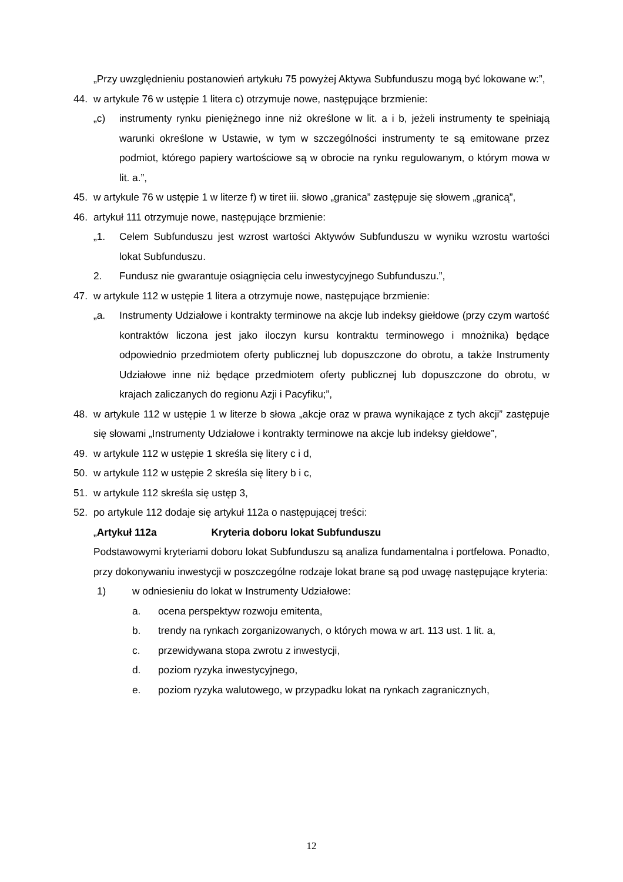„Przy uwzględnieniu postanowień artykułu 75 powyżej Aktywa Subfunduszu mogą być lokowane w:”,
44. w artykule 76 w ustępie 1 litera c) otrzymuje nowe, następujące brzmienie:
„c) instrumenty rynku pieniężnego inne niż określone w lit. a i b, jeżeli instrumenty te spełniają warunki określone w Ustawie, w tym w szczególności instrumenty te są emitowane przez podmiot, którego papiery wartościowe są w obrocie na rynku regulowanym, o którym mowa w lit. a.”,
45. w artykule 76 w ustępie 1 w literze f) w tiret iii. słowo „granica” zastępuje się słowem „granicą”,
46. artykuł 111 otrzymuje nowe, następujące brzmienie:
„1. Celem Subfunduszu jest wzrost wartości Aktywów Subfunduszu w wyniku wzrostu wartości lokat Subfunduszu.
2. Fundusz nie gwarantuje osiągnięcia celu inwestycyjnego Subfunduszu.”,
47. w artykule 112 w ustępie 1 litera a otrzymuje nowe, następujące brzmienie:
„a. Instrumenty Udziałowe i kontrakty terminowe na akcje lub indeksy giełdowe (przy czym wartość kontraktów liczona jest jako iloczyn kursu kontraktu terminowego i mnożnika) będące odpowiednio przedmiotem oferty publicznej lub dopuszczone do obrotu, a także Instrumenty Udziałowe inne niż będące przedmiotem oferty publicznej lub dopuszczone do obrotu, w krajach zaliczanych do regionu Azji i Pacyfiku;”,
48. w artykule 112 w ustępie 1 w literze b słowa „akcje oraz w prawa wynikające z tych akcji” zastępuje się słowami „Instrumenty Udziałowe i kontrakty terminowe na akcje lub indeksy giełdowe”,
49. w artykule 112 w ustępie 1 skreśla się litery c i d,
50. w artykule 112 w ustępie 2 skreśla się litery b i c,
51. w artykule 112 skreśla się ustęp 3,
52. po artykule 112 dodaje się artykuł 112a o następującej treści:
„Artykuł 112a Kryteria doboru lokat Subfunduszu
Podstawowymi kryteriami doboru lokat Subfunduszu są analiza fundamentalna i portfelowa. Ponadto, przy dokonywaniu inwestycji w poszczególne rodzaje lokat brane są pod uwagę następujące kryteria:
1) w odniesieniu do lokat w Instrumenty Udziałowe:
a. ocena perspektyw rozwoju emitenta,
b. trendy na rynkach zorganizowanych, o których mowa w art. 113 ust. 1 lit. a,
c. przewidywana stopa zwrotu z inwestycji,
d. poziom ryzyka inwestycyjnego,
e. poziom ryzyka walutowego, w przypadku lokat na rynkach zagranicznych,
12